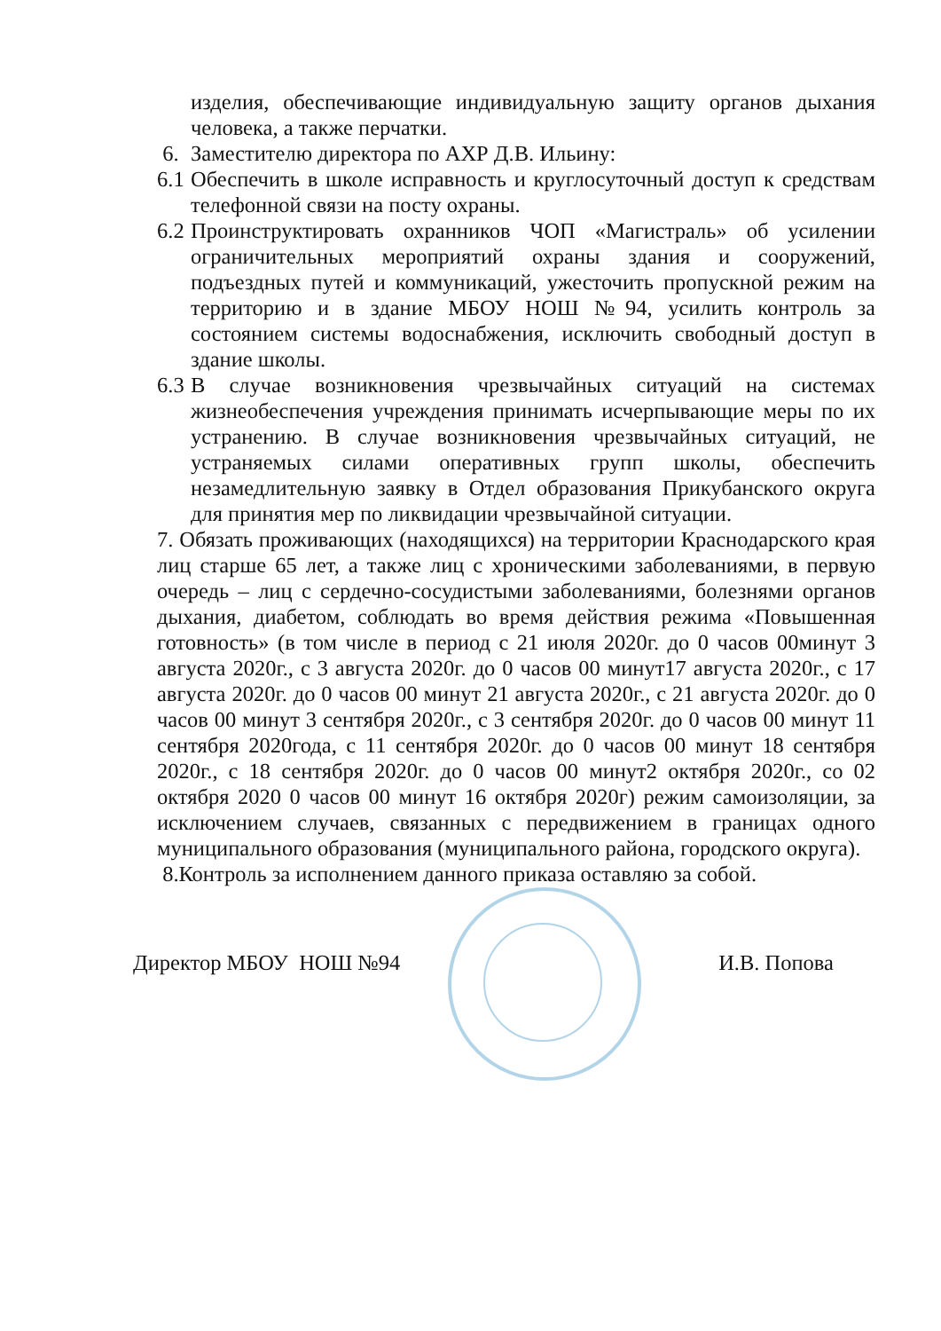изделия, обеспечивающие индивидуальную защиту органов дыхания человека, а также перчатки.
6. Заместителю директора по АХР Д.В. Ильину:
6.1 Обеспечить в школе исправность и круглосуточный доступ к средствам телефонной связи на посту охраны.
6.2 Проинструктировать охранников ЧОП «Магистраль» об усилении ограничительных мероприятий охраны здания и сооружений, подъездных путей и коммуникаций, ужесточить пропускной режим на территорию и в здание МБОУ НОШ №94, усилить контроль за состоянием системы водоснабжения, исключить свободный доступ в здание школы.
6.3 В случае возникновения чрезвычайных ситуаций на системах жизнеобеспечения учреждения принимать исчерпывающие меры по их устранению. В случае возникновения чрезвычайных ситуаций, не устраняемых силами оперативных групп школы, обеспечить незамедлительную заявку в Отдел образования Прикубанского округа для принятия мер по ликвидации чрезвычайной ситуации.
7. Обязать проживающих (находящихся) на территории Краснодарского края лиц старше 65 лет, а также лиц с хроническими заболеваниями, в первую очередь – лиц с сердечно-сосудистыми заболеваниями, болезнями органов дыхания, диабетом, соблюдать во время действия режима «Повышенная готовность» (в том числе в период с 21 июля 2020г. до 0 часов 00минут 3 августа 2020г., с 3 августа 2020г. до 0 часов 00 минут17 августа 2020г., с 17 августа 2020г. до 0 часов 00 минут 21 августа 2020г., с 21 августа 2020г. до 0 часов 00 минут 3 сентября 2020г., с 3 сентября 2020г. до 0 часов 00 минут 11 сентября 2020года, с 11 сентября 2020г. до 0 часов 00 минут 18 сентября 2020г., с 18 сентября 2020г. до 0 часов 00 минут2 октября 2020г., со 02 октября 2020 0 часов 00 минут 16 октября 2020г) режим самоизоляции, за исключением случаев, связанных с передвижением в границах одного муниципального образования (муниципального района, городского округа).
8.Контроль за исполнением данного приказа оставляю за собой.
Директор МБОУ НОШ №94 И.В. Попова